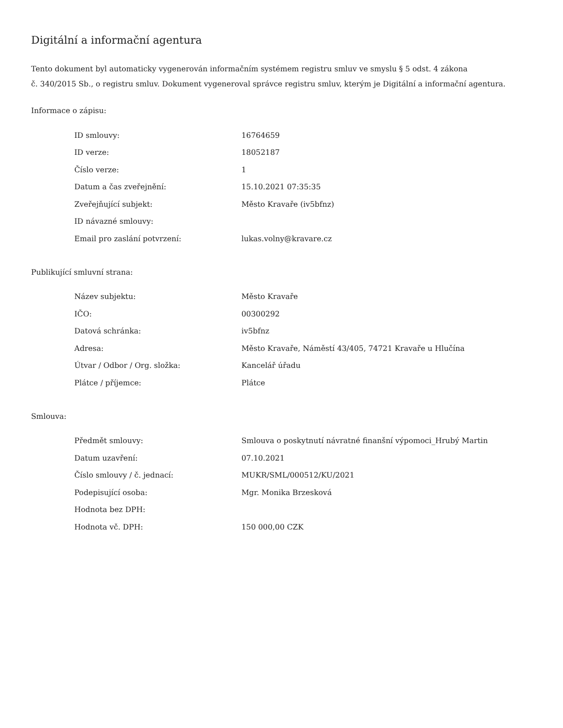Digitální a informační agentura
Tento dokument byl automaticky vygenerován informačním systémem registru smluv ve smyslu § 5 odst. 4 zákona
č. 340/2015 Sb., o registru smluv. Dokument vygeneroval správce registru smluv, kterým je Digitální a informační agentura.
Informace o zápisu:
| ID smlouvy: | 16764659 |
| ID verze: | 18052187 |
| Číslo verze: | 1 |
| Datum a čas zveřejnění: | 15.10.2021 07:35:35 |
| Zveřejňující subjekt: | Město Kravaře (iv5bfnz) |
| ID návazné smlouvy: | |
| Email pro zaslání potvrzení: | lukas.volny@kravare.cz |
Publikující smluvní strana:
| Název subjektu: | Město Kravaře |
| IČO: | 00300292 |
| Datová schránka: | iv5bfnz |
| Adresa: | Město Kravaře, Náměstí 43/405, 74721 Kravaře u Hlučína |
| Útvar / Odbor / Org. složka: | Kancelář úřadu |
| Plátce / příjemce: | Plátce |
Smlouva:
| Předmět smlouvy: | Smlouva o poskytnutí návratné finanšní výpomoci_Hrubý Martin |
| Datum uzavření: | 07.10.2021 |
| Číslo smlouvy / č. jednací: | MUKR/SML/000512/KU/2021 |
| Podepisující osoba: | Mgr. Monika Brzesková |
| Hodnota bez DPH: | |
| Hodnota vč. DPH: | 150 000,00 CZK |